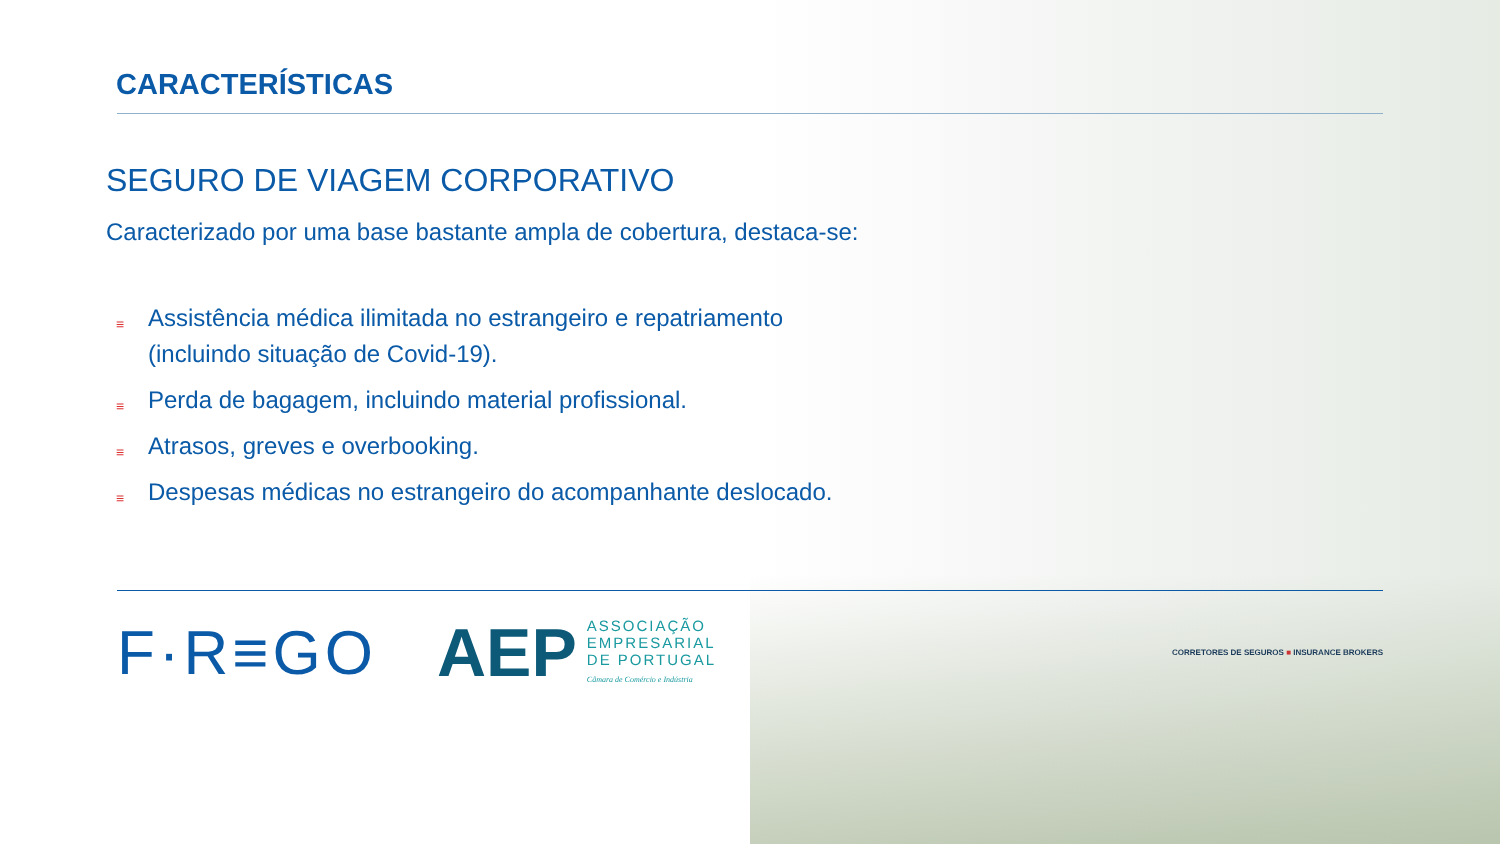CARACTERÍSTICAS
SEGURO DE VIAGEM CORPORATIVO
Caracterizado por uma base bastante ampla de cobertura, destaca-se:
≡ Assistência médica ilimitada no estrangeiro e repatriamento (incluindo situação de Covid-19).
≡ Perda de bagagem, incluindo material profissional.
≡ Atrasos, greves e overbooking.
≡ Despesas médicas no estrangeiro do acompanhante deslocado.
F·R≡GO AEP
ASSOCIAÇÃO
EMPRESARIAL
DE PORTUGAL
Câmara de Comércio e Indústria
CORRETORES DE SEGUROS ■ INSURANCE BROKERS